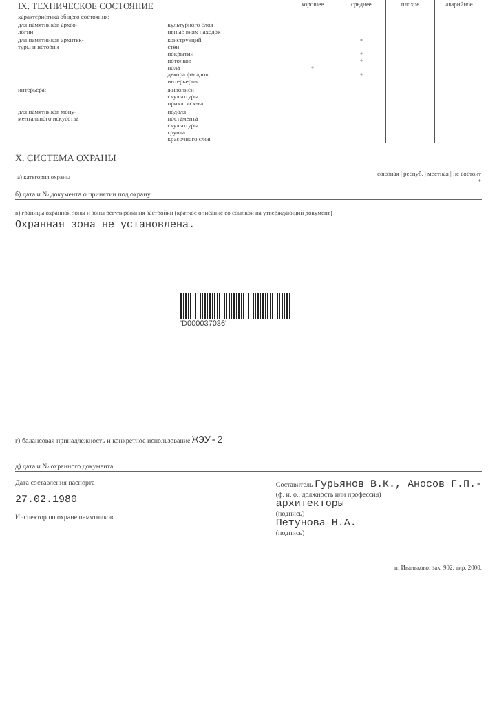| IX. ТЕХНИЧЕСКОЕ СОСТОЯНИЕ | | хорошее | среднее | плохое | аварийное |
| характеристика общего состояния: | | | | | |
| для памятников архео- логии | культурного слоя ивные виях находок | | | | |
| для памятников архитек- туры и истории | конструкций стен покрытий потолков пола декора фасадов интерьеров | + | + + + + | | |
| интерьера: | живописи скульптуры прикл. иск-ва | | | | |
| для памятников мону- ментального искусства | подоля постамента скульптуры грунта красочного слоя | | | | |
X. СИСТЕМА ОХРАНЫ
| а) категория охраны | союзная / респуб. / местная / не состоит + |
б) дата и № документа о принятии под охрану
в) границы охранной зоны и зоны регулирования застройки (краткое описание со ссылкой на утверждающий документ)
Охранная зона не установлена.
'D000037036'
г) балансовая принадлежность и конкретное использование ЖЭУ-2
д) дата и № охранного документа
Дата составления паспорта
27.02.1980
Инспектор по охране памятников
Составитель Гурьянов В.К., Аносов Г.П.-
(ф. и. о., должность или профессия)
архитекторы
(подпись)
Петунова Н.А.
(подпись)
п. Иваньково. зак. 902. тир. 2000.